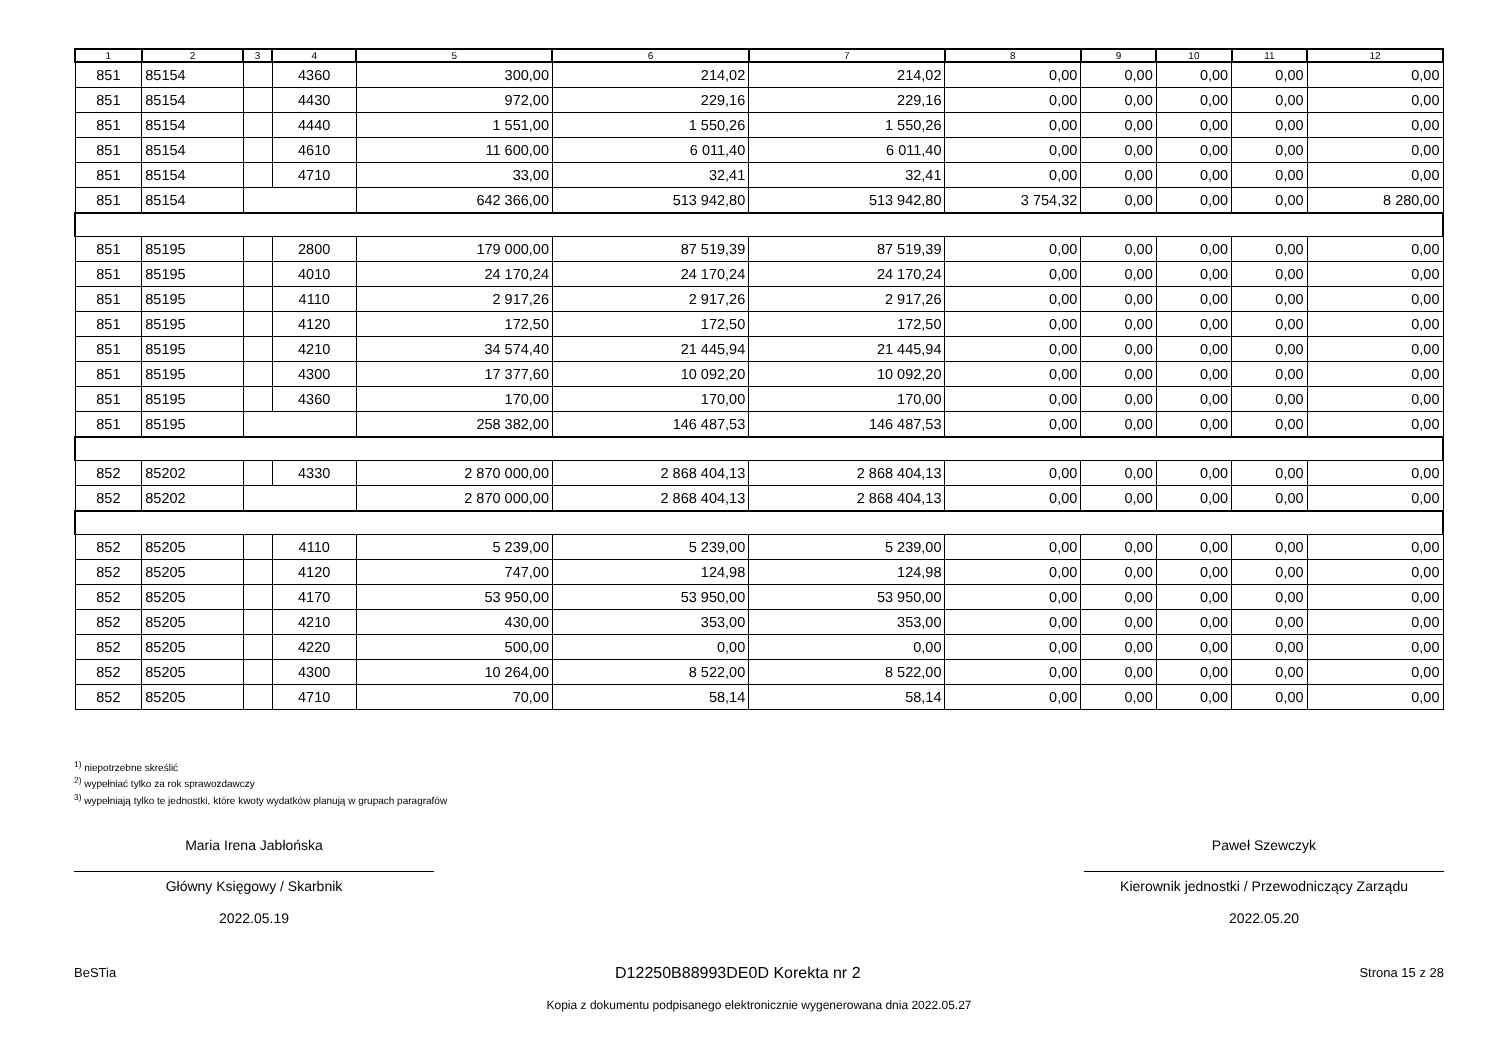| 1 | 2 | 3 | 4 | 5 | 6 | 7 | 8 | 9 | 10 | 11 | 12 |
| --- | --- | --- | --- | --- | --- | --- | --- | --- | --- | --- | --- |
| 851 | 85154 | | 4360 | 300,00 | 214,02 | 214,02 | 0,00 | 0,00 | 0,00 | 0,00 | 0,00 |
| 851 | 85154 | | 4430 | 972,00 | 229,16 | 229,16 | 0,00 | 0,00 | 0,00 | 0,00 | 0,00 |
| 851 | 85154 | | 4440 | 1 551,00 | 1 550,26 | 1 550,26 | 0,00 | 0,00 | 0,00 | 0,00 | 0,00 |
| 851 | 85154 | | 4610 | 11 600,00 | 6 011,40 | 6 011,40 | 0,00 | 0,00 | 0,00 | 0,00 | 0,00 |
| 851 | 85154 | | 4710 | 33,00 | 32,41 | 32,41 | 0,00 | 0,00 | 0,00 | 0,00 | 0,00 |
| 851 | 85154 | | | 642 366,00 | 513 942,80 | 513 942,80 | 3 754,32 | 0,00 | 0,00 | 0,00 | 8 280,00 |
| 851 | 85195 | | 2800 | 179 000,00 | 87 519,39 | 87 519,39 | 0,00 | 0,00 | 0,00 | 0,00 | 0,00 |
| 851 | 85195 | | 4010 | 24 170,24 | 24 170,24 | 24 170,24 | 0,00 | 0,00 | 0,00 | 0,00 | 0,00 |
| 851 | 85195 | | 4110 | 2 917,26 | 2 917,26 | 2 917,26 | 0,00 | 0,00 | 0,00 | 0,00 | 0,00 |
| 851 | 85195 | | 4120 | 172,50 | 172,50 | 172,50 | 0,00 | 0,00 | 0,00 | 0,00 | 0,00 |
| 851 | 85195 | | 4210 | 34 574,40 | 21 445,94 | 21 445,94 | 0,00 | 0,00 | 0,00 | 0,00 | 0,00 |
| 851 | 85195 | | 4300 | 17 377,60 | 10 092,20 | 10 092,20 | 0,00 | 0,00 | 0,00 | 0,00 | 0,00 |
| 851 | 85195 | | 4360 | 170,00 | 170,00 | 170,00 | 0,00 | 0,00 | 0,00 | 0,00 | 0,00 |
| 851 | 85195 | | | 258 382,00 | 146 487,53 | 146 487,53 | 0,00 | 0,00 | 0,00 | 0,00 | 0,00 |
| 852 | 85202 | | 4330 | 2 870 000,00 | 2 868 404,13 | 2 868 404,13 | 0,00 | 0,00 | 0,00 | 0,00 | 0,00 |
| 852 | 85202 | | | 2 870 000,00 | 2 868 404,13 | 2 868 404,13 | 0,00 | 0,00 | 0,00 | 0,00 | 0,00 |
| 852 | 85205 | | 4110 | 5 239,00 | 5 239,00 | 5 239,00 | 0,00 | 0,00 | 0,00 | 0,00 | 0,00 |
| 852 | 85205 | | 4120 | 747,00 | 124,98 | 124,98 | 0,00 | 0,00 | 0,00 | 0,00 | 0,00 |
| 852 | 85205 | | 4170 | 53 950,00 | 53 950,00 | 53 950,00 | 0,00 | 0,00 | 0,00 | 0,00 | 0,00 |
| 852 | 85205 | | 4210 | 430,00 | 353,00 | 353,00 | 0,00 | 0,00 | 0,00 | 0,00 | 0,00 |
| 852 | 85205 | | 4220 | 500,00 | 0,00 | 0,00 | 0,00 | 0,00 | 0,00 | 0,00 | 0,00 |
| 852 | 85205 | | 4300 | 10 264,00 | 8 522,00 | 8 522,00 | 0,00 | 0,00 | 0,00 | 0,00 | 0,00 |
| 852 | 85205 | | 4710 | 70,00 | 58,14 | 58,14 | 0,00 | 0,00 | 0,00 | 0,00 | 0,00 |
<sup>1)</sup> niepotrzebne skreślić
<sup>2)</sup> wypełniać tylko za rok sprawozdawczy
<sup>3)</sup> wypełniają tylko te jednostki, które kwoty wydatków planują w grupach paragrafów
Maria Irena Jabłońska
Główny Księgowy / Skarbnik
2022.05.19
Paweł Szewczyk
Kierownik jednostki / Przewodniczący Zarządu
2022.05.20
BeSTia D12250B88993DE0D Korekta nr 2 Strona 15 z 28
Kopia z dokumentu podpisanego elektronicznie wygenerowana dnia 2022.05.27